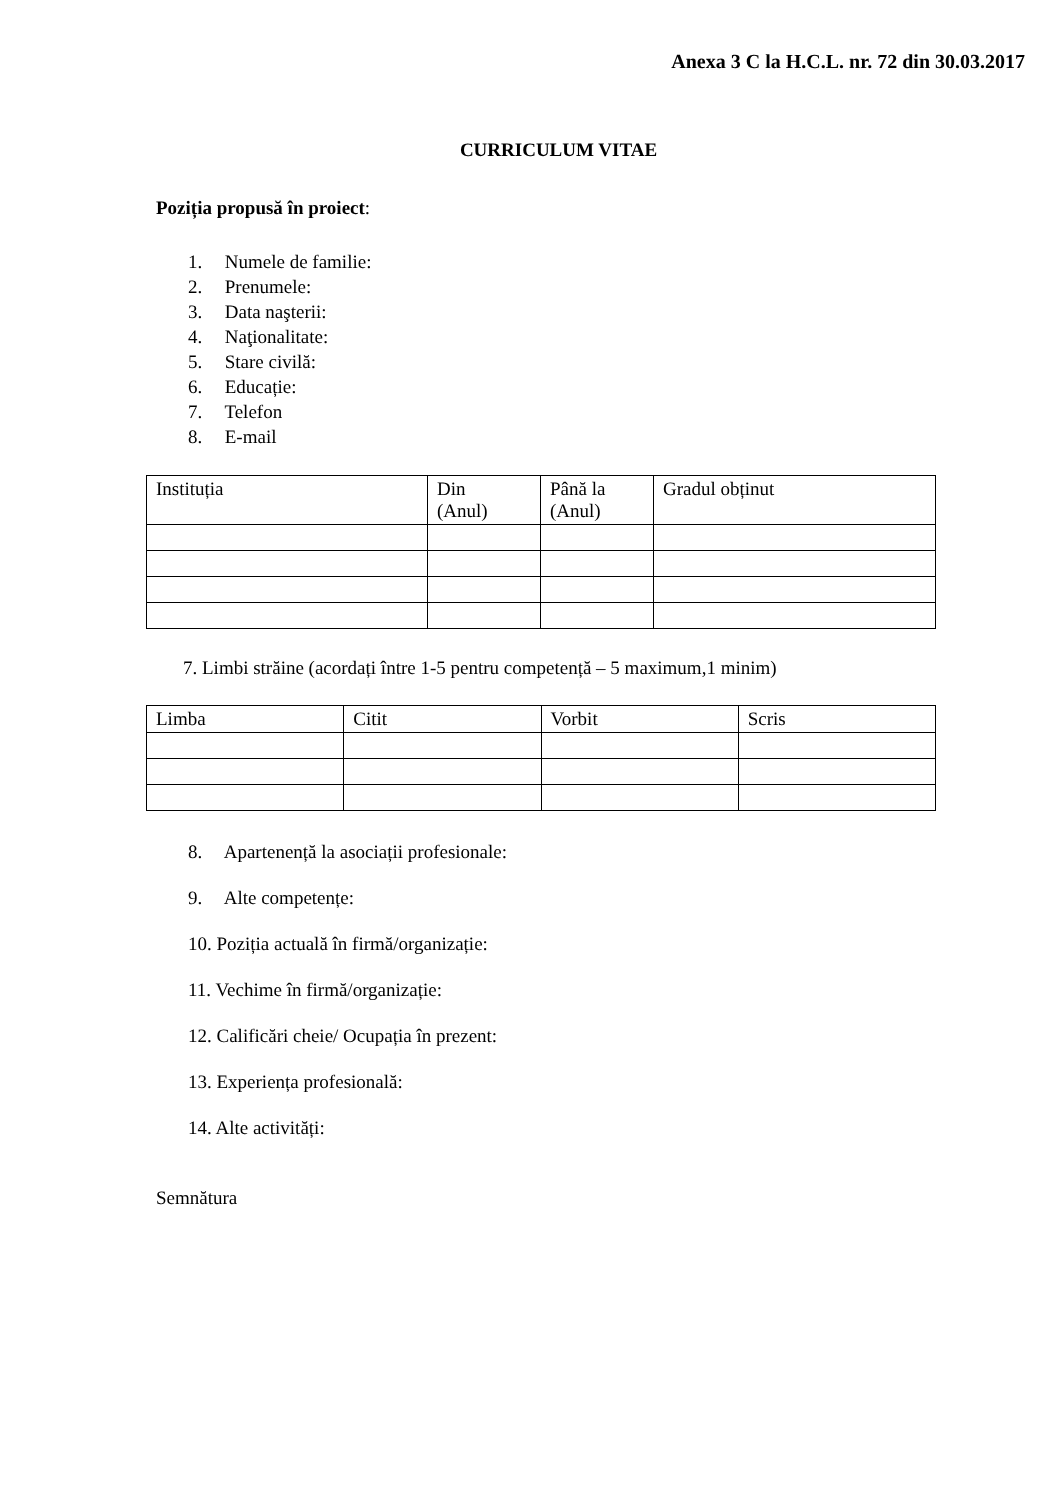Anexa 3 C la H.C.L. nr. 72 din 30.03.2017
CURRICULUM VITAE
Poziția propusă în proiect:
1. Numele de familie:
2. Prenumele:
3. Data naşterii:
4. Naţionalitate:
5. Stare civilă:
6. Educație:
7. Telefon
8. E-mail
| Instituția | Din (Anul) | Până la (Anul) | Gradul obținut |
7. Limbi străine (acordați între 1-5 pentru competență – 5 maximum,1 minim)
| Limba | Citit | Vorbit | Scris |
8. Apartenență la asociații profesionale:
9. Alte competențe:
10. Poziția actuală în firmă/organizație:
11. Vechime în firmă/organizație:
12. Calificări cheie/ Ocupația în prezent:
13. Experiența profesională:
14. Alte activități:
Semnătura